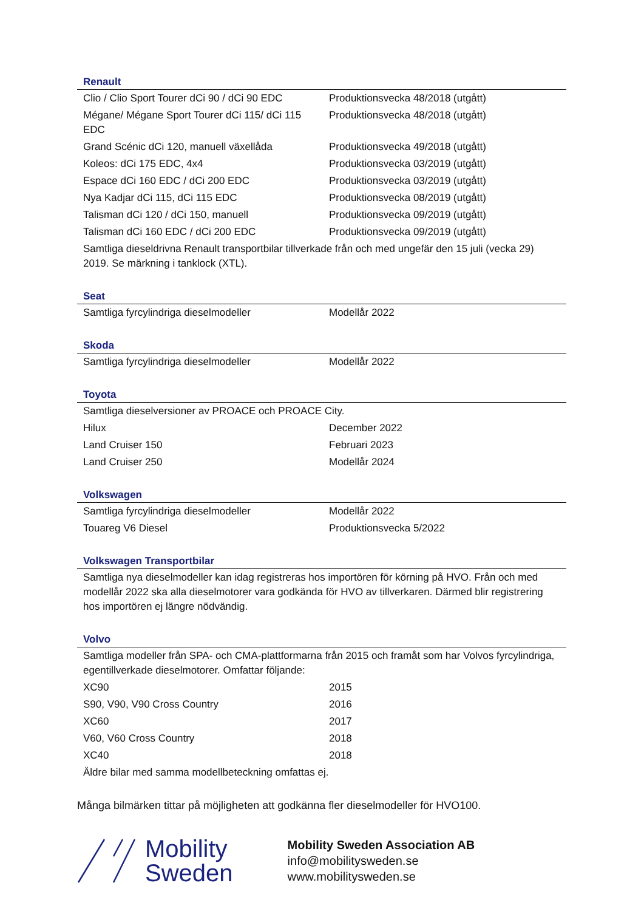Renault
| Clio / Clio Sport Tourer dCi 90 / dCi 90 EDC | Produktionsvecka 48/2018 (utgått) |
| Mégane/ Mégane Sport Tourer dCi 115/ dCi 115 EDC | Produktionsvecka 48/2018 (utgått) |
| Grand Scénic dCi 120, manuell växellåda | Produktionsvecka 49/2018 (utgått) |
| Koleos: dCi 175 EDC, 4x4 | Produktionsvecka 03/2019 (utgått) |
| Espace dCi 160 EDC / dCi 200 EDC | Produktionsvecka 03/2019 (utgått) |
| Nya Kadjar dCi 115, dCi 115 EDC | Produktionsvecka 08/2019 (utgått) |
| Talisman dCi 120 / dCi 150, manuell | Produktionsvecka 09/2019 (utgått) |
| Talisman dCi 160 EDC / dCi 200 EDC | Produktionsvecka 09/2019 (utgått) |
| Samtliga dieseldrivna Renault transportbilar tillverkade från och med ungefär den 15 juli (vecka 29) 2019. Se märkning i tanklock (XTL). | |
Seat
| Samtliga fyrcylindriga dieselmodeller | Modellår 2022 |
Skoda
| Samtliga fyrcylindriga dieselmodeller | Modellår 2022 |
Toyota
| Samtliga dieselversioner av PROACE och PROACE City. | |
| Hilux | December 2022 |
| Land Cruiser 150 | Februari 2023 |
| Land Cruiser 250 | Modellår 2024 |
Volkswagen
| Samtliga fyrcylindriga dieselmodeller | Modellår 2022 |
| Touareg V6 Diesel | Produktionsvecka 5/2022 |
Volkswagen Transportbilar
| Samtliga nya dieselmodeller kan idag registreras hos importören för körning på HVO. Från och med modellår 2022 ska alla dieselmotorer vara godkända för HVO av tillverkaren. Därmed blir registrering hos importören ej längre nödvändig. |
Volvo
| Samtliga modeller från SPA- och CMA-plattformarna från 2015 och framåt som har Volvos fyrcylindriga, egentillverkade dieselmotorer. Omfattar följande: | |
| XC90 | 2015 |
| S90, V90, V90 Cross Country | 2016 |
| XC60 | 2017 |
| V60, V60 Cross Country | 2018 |
| XC40 | 2018 |
| Äldre bilar med samma modellbeteckning omfattas ej. | |
Många bilmärken tittar på möjligheten att godkänna fler dieselmodeller för HVO100.
Mobility
Sweden
Mobility Sweden Association AB
info@mobilitysweden.se
www.mobilitysweden.se